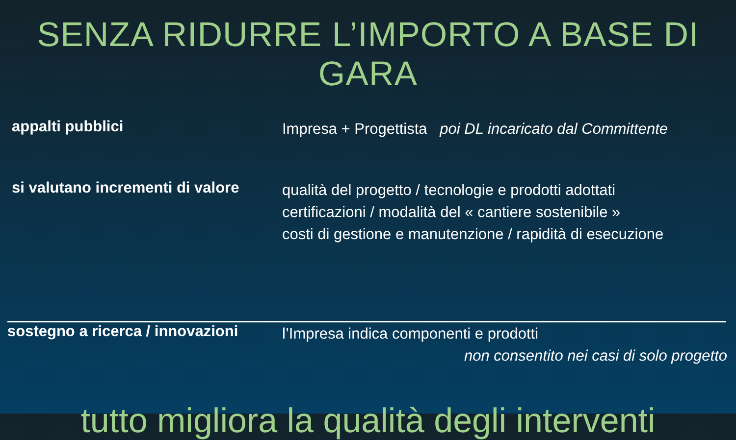SENZA RIDURRE L’IMPORTO A BASE DI GARA
appalti pubblici
Impresa + Progettista poi DL incaricato dal Committente
si valutano incrementi di valore
qualità del progetto / tecnologie e prodotti adottati
certificazioni / modalità del « cantiere sostenibile »
costi di gestione e manutenzione / rapidità di esecuzione
sostegno a ricerca / innovazioni
l’Impresa indica componenti e prodotti
non consentito nei casi di solo progetto
tutto migliora la qualità degli interventi